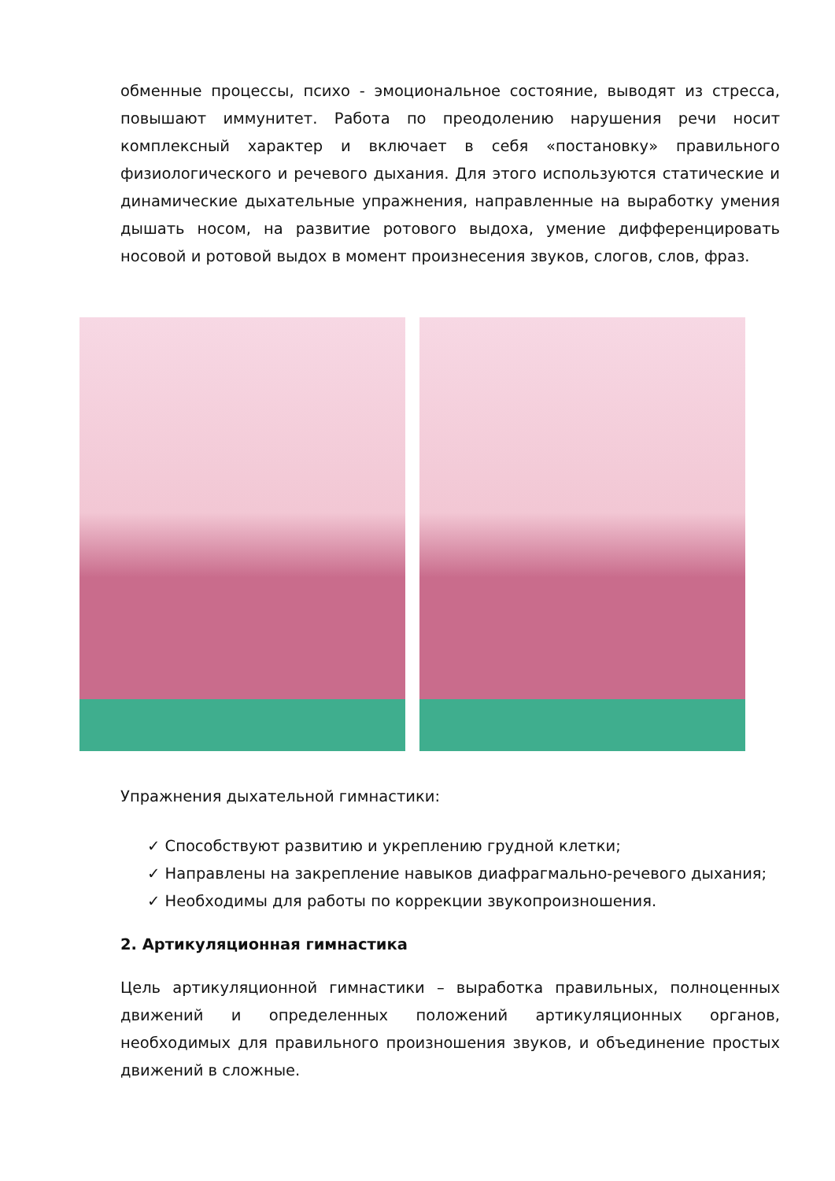обменные процессы, психо - эмоциональное состояние, выводят из стресса, повышают иммунитет. Работа по преодолению нарушения речи носит комплексный характер и включает в себя «постановку» правильного физиологического и речевого дыхания. Для этого используются статические и динамические дыхательные упражнения, направленные на выработку умения дышать носом, на развитие ротового выдоха, умение дифференцировать носовой и ротовой выдох в момент произнесения звуков, слогов, слов, фраз.
Упражнения дыхательной гимнастики:
✓ Способствуют развитию и укреплению грудной клетки;
✓ Направлены на закрепление навыков диафрагмально-речевого дыхания;
✓ Необходимы для работы по коррекции звукопроизношения.
2. Артикуляционная гимнастика
Цель артикуляционной гимнастики – выработка правильных, полноценных движений и определенных положений артикуляционных органов, необходимых для правильного произношения звуков, и объединение простых движений в сложные.